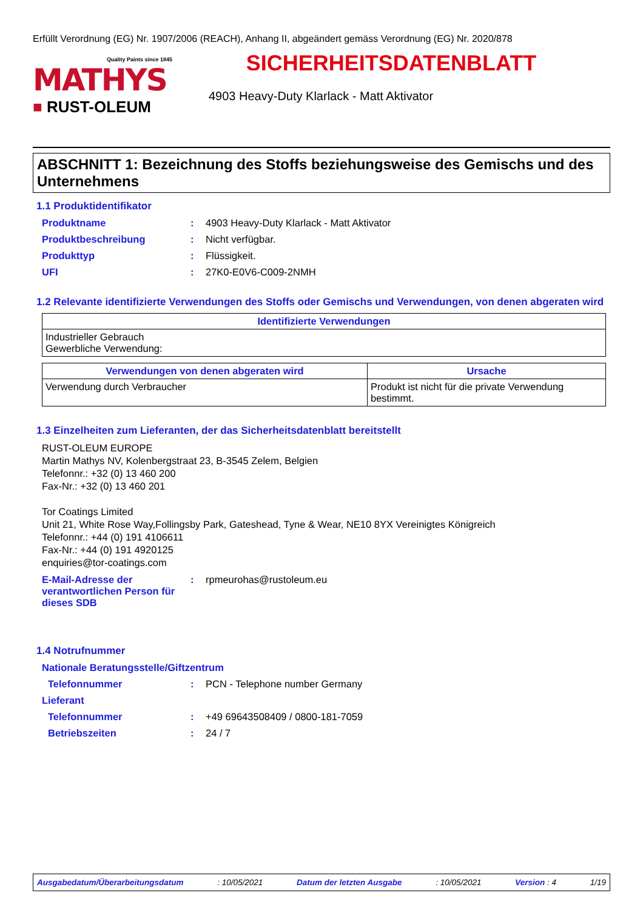Erfüllt Verordnung (EG) Nr. 1907/2006 (REACH), Anhang II, abgeändert gemäss Verordnung (EG) Nr. 2020/878
Quality Paints since 1845
MATHYS
■ RUST-OLEUM
SICHERHEITSDATENBLATT
4903 Heavy-Duty Klarlack - Matt Aktivator
ABSCHNITT 1: Bezeichnung des Stoffs beziehungsweise des Gemischs und des Unternehmens
1.1 Produktidentifikator
Produktname : 4903 Heavy-Duty Klarlack - Matt Aktivator
Produktbeschreibung : Nicht verfügbar.
Produkttyp : Flüssigkeit.
UFI : 27K0-E0V6-C009-2NMH
1.2 Relevante identifizierte Verwendungen des Stoffs oder Gemischs und Verwendungen, von denen abgeraten wird
| Identifizierte Verwendungen |
| --- |
| Industrieller Gebrauch Gewerbliche Verwendung: |
| Verwendungen von denen abgeraten wird | Ursache |
| --- | --- |
| Verwendung durch Verbraucher | Produkt ist nicht für die private Verwendung bestimmt. |
1.3 Einzelheiten zum Lieferanten, der das Sicherheitsdatenblatt bereitstellt
RUST-OLEUM EUROPE
Martin Mathys NV, Kolenbergstraat 23, B-3545 Zelem, Belgien
Telefonnr.: +32 (0) 13 460 200
Fax-Nr.: +32 (0) 13 460 201
Tor Coatings Limited
Unit 21, White Rose Way,Follingsby Park, Gateshead, Tyne & Wear, NE10 8YX Vereinigtes Königreich
Telefonnr.: +44 (0) 191 4106611
Fax-Nr.: +44 (0) 191 4920125
enquiries@tor-coatings.com
E-Mail-Adresse der verantwortlichen Person für dieses SDB
: rpmeurohas@rustoleum.eu
1.4 Notrufnummer
Nationale Beratungsstelle/Giftzentrum
Telefonnummer : PCN - Telephone number Germany
Lieferant
Telefonnummer : +49 69643508409 / 0800-181-7059
Betriebszeiten : 24 / 7
Ausgabedatum/Überarbeitungsdatum: 10/05/2021 Datum der letzten Ausgabe: 10/05/2021 Version : 4 1/19